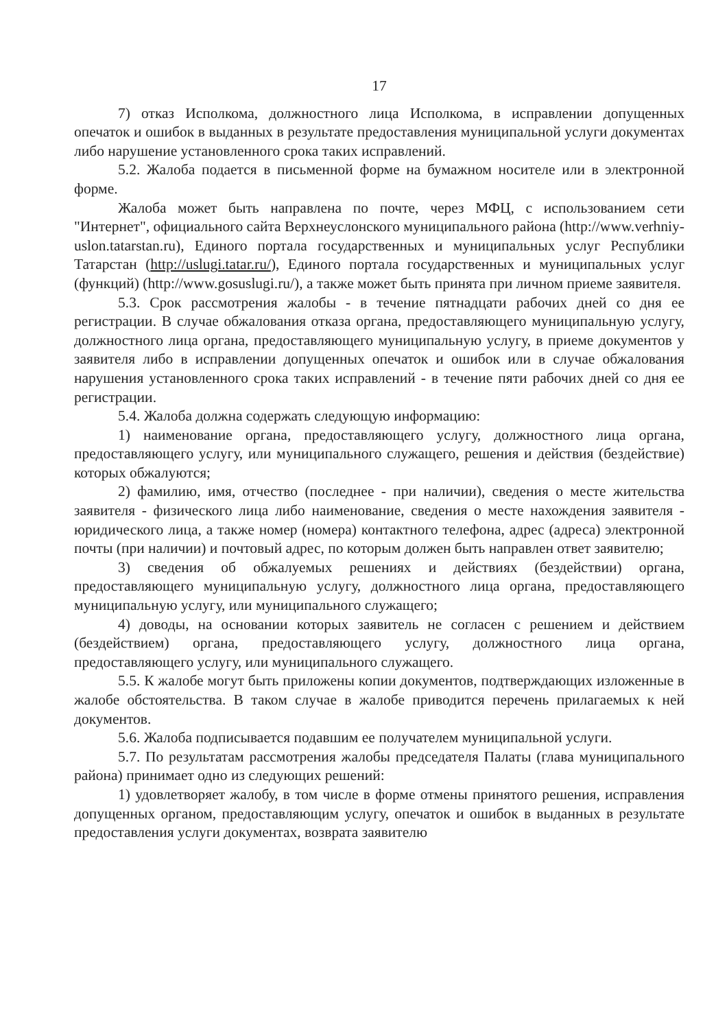17
7) отказ Исполкома, должностного лица Исполкома, в исправлении допущенных опечаток и ошибок в выданных в результате предоставления муниципальной услуги документах либо нарушение установленного срока таких исправлений.
5.2. Жалоба подается в письменной форме на бумажном носителе или в электронной форме.
Жалоба может быть направлена по почте, через МФЦ, с использованием сети "Интернет", официального сайта Верхнеуслонского муниципального района (http://www.verhniy-uslon.tatarstan.ru), Единого портала государственных и муниципальных услуг Республики Татарстан (http://uslugi.tatar.ru/), Единого портала государственных и муниципальных услуг (функций) (http://www.gosuslugi.ru/), а также может быть принята при личном приеме заявителя.
5.3. Срок рассмотрения жалобы - в течение пятнадцати рабочих дней со дня ее регистрации. В случае обжалования отказа органа, предоставляющего муниципальную услугу, должностного лица органа, предоставляющего муниципальную услугу, в приеме документов у заявителя либо в исправлении допущенных опечаток и ошибок или в случае обжалования нарушения установленного срока таких исправлений - в течение пяти рабочих дней со дня ее регистрации.
5.4. Жалоба должна содержать следующую информацию:
1) наименование органа, предоставляющего услугу, должностного лица органа, предоставляющего услугу, или муниципального служащего, решения и действия (бездействие) которых обжалуются;
2) фамилию, имя, отчество (последнее - при наличии), сведения о месте жительства заявителя - физического лица либо наименование, сведения о месте нахождения заявителя - юридического лица, а также номер (номера) контактного телефона, адрес (адреса) электронной почты (при наличии) и почтовый адрес, по которым должен быть направлен ответ заявителю;
3) сведения об обжалуемых решениях и действиях (бездействии) органа, предоставляющего муниципальную услугу, должностного лица органа, предоставляющего муниципальную услугу, или муниципального служащего;
4) доводы, на основании которых заявитель не согласен с решением и действием (бездействием) органа, предоставляющего услугу, должностного лица органа, предоставляющего услугу, или муниципального служащего.
5.5. К жалобе могут быть приложены копии документов, подтверждающих изложенные в жалобе обстоятельства. В таком случае в жалобе приводится перечень прилагаемых к ней документов.
5.6. Жалоба подписывается подавшим ее получателем муниципальной услуги.
5.7. По результатам рассмотрения жалобы председателя Палаты (глава муниципального района) принимает одно из следующих решений:
1) удовлетворяет жалобу, в том числе в форме отмены принятого решения, исправления допущенных органом, предоставляющим услугу, опечаток и ошибок в выданных в результате предоставления услуги документах, возврата заявителю